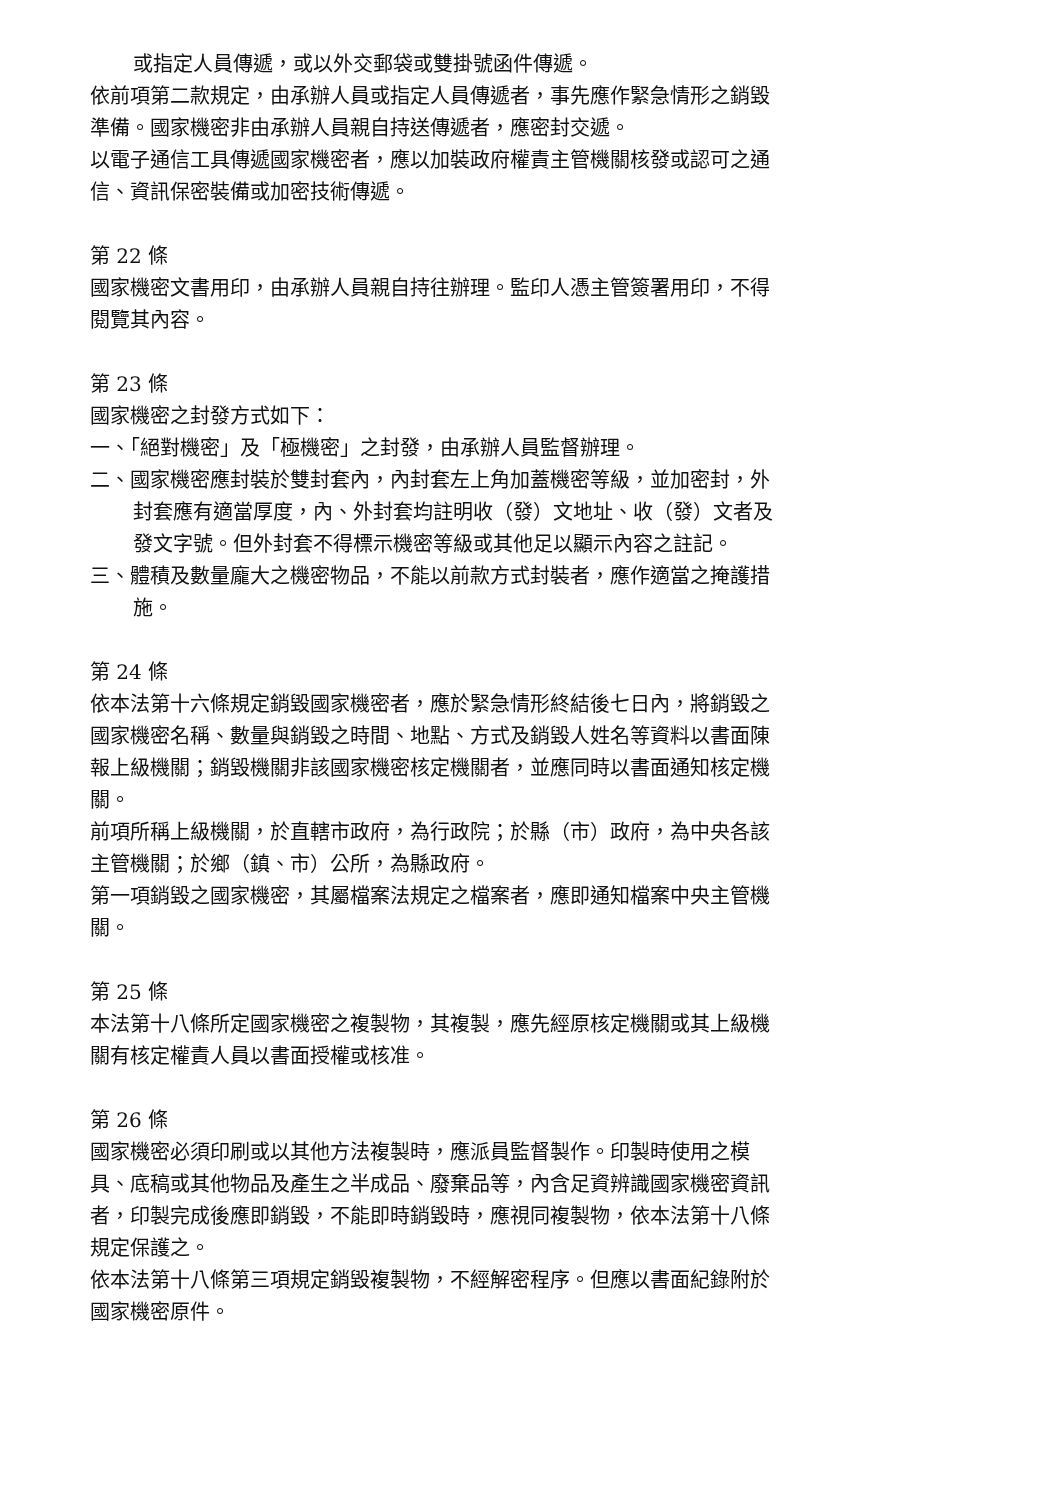或指定人員傳遞，或以外交郵袋或雙掛號函件傳遞。
依前項第二款規定，由承辦人員或指定人員傳遞者，事先應作緊急情形之銷毀準備。國家機密非由承辦人員親自持送傳遞者，應密封交遞。
以電子通信工具傳遞國家機密者，應以加裝政府權責主管機關核發或認可之通信、資訊保密裝備或加密技術傳遞。
第 22 條
國家機密文書用印，由承辦人員親自持往辦理。監印人憑主管簽署用印，不得閱覽其內容。
第 23 條
國家機密之封發方式如下：
一、「絕對機密」及「極機密」之封發，由承辦人員監督辦理。
二、國家機密應封裝於雙封套內，內封套左上角加蓋機密等級，並加密封，外封套應有適當厚度，內、外封套均註明收（發）文地址、收（發）文者及發文字號。但外封套不得標示機密等級或其他足以顯示內容之註記。
三、體積及數量龐大之機密物品，不能以前款方式封裝者，應作適當之掩護措施。
第 24 條
依本法第十六條規定銷毀國家機密者，應於緊急情形終結後七日內，將銷毀之國家機密名稱、數量與銷毀之時間、地點、方式及銷毀人姓名等資料以書面陳報上級機關；銷毀機關非該國家機密核定機關者，並應同時以書面通知核定機關。
前項所稱上級機關，於直轄市政府，為行政院；於縣（市）政府，為中央各該主管機關；於鄉（鎮、市）公所，為縣政府。
第一項銷毀之國家機密，其屬檔案法規定之檔案者，應即通知檔案中央主管機關。
第 25 條
本法第十八條所定國家機密之複製物，其複製，應先經原核定機關或其上級機關有核定權責人員以書面授權或核准。
第 26 條
國家機密必須印刷或以其他方法複製時，應派員監督製作。印製時使用之模具、底稿或其他物品及產生之半成品、廢棄品等，內含足資辨識國家機密資訊者，印製完成後應即銷毀，不能即時銷毀時，應視同複製物，依本法第十八條規定保護之。
依本法第十八條第三項規定銷毀複製物，不經解密程序。但應以書面紀錄附於國家機密原件。